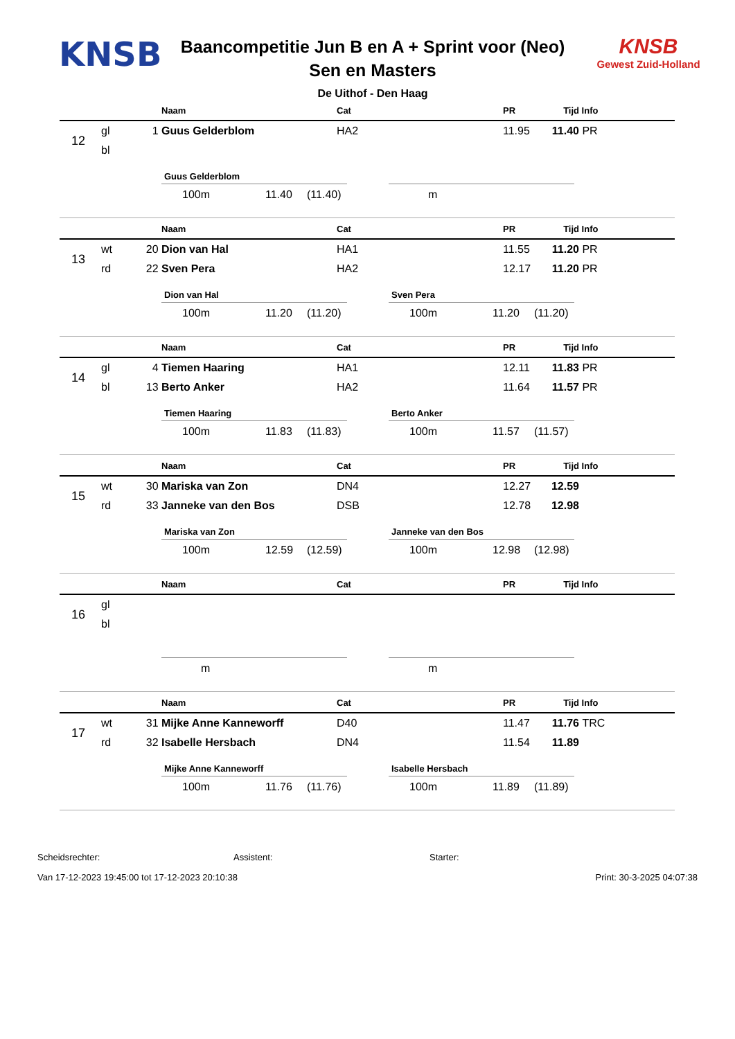KNSB
Baancompetitie Jun B en A + Sprint voor (Neo)
Sen en Masters
De Uithof - Den Haag
KNSB
Gewest Zuid-Holland
| | | | Naam | Cat | PR | Tijd | Info |
| --- | --- | --- | --- | --- | --- | --- | --- |
| 12 | gl | 1 | Guus Gelderblom | HA2 | 11.95 | 11.40 | PR |
| | bl | | | | | | |
Guus Gelderblom
100m 11.40 (11.40)
m
| | | | Naam | Cat | PR | Tijd | Info |
| --- | --- | --- | --- | --- | --- | --- | --- |
| 13 | wt | 20 | Dion van Hal | HA1 | 11.55 | 11.20 | PR |
| | rd | 22 | Sven Pera | HA2 | 12.17 | 11.20 | PR |
Dion van Hal
100m 11.20 (11.20)
Sven Pera
100m 11.20 (11.20)
| | | | Naam | Cat | PR | Tijd | Info |
| --- | --- | --- | --- | --- | --- | --- | --- |
| 14 | gl | 4 | Tiemen Haaring | HA1 | 12.11 | 11.83 | PR |
| | bl | 13 | Berto Anker | HA2 | 11.64 | 11.57 | PR |
Tiemen Haaring
100m 11.83 (11.83)
Berto Anker
100m 11.57 (11.57)
| | | | Naam | Cat | PR | Tijd | Info |
| --- | --- | --- | --- | --- | --- | --- | --- |
| 15 | wt | 30 | Mariska van Zon | DN4 | 12.27 | 12.59 | |
| | rd | 33 | Janneke van den Bos | DSB | 12.78 | 12.98 | |
Mariska van Zon
100m 12.59 (12.59)
Janneke van den Bos
100m 12.98 (12.98)
| | | | Naam | Cat | PR | Tijd | Info |
| --- | --- | --- | --- | --- | --- | --- | --- |
| 16 | gl | | | | | | |
| | bl | | | | | | |
m m
| | | | Naam | Cat | PR | Tijd | Info |
| --- | --- | --- | --- | --- | --- | --- | --- |
| 17 | wt | 31 | Mijke Anne Kanneworff | D40 | 11.47 | 11.76 | TRC |
| | rd | 32 | Isabelle Hersbach | DN4 | 11.54 | 11.89 | |
Mijke Anne Kanneworff
100m 11.76 (11.76)
Isabelle Hersbach
100m 11.89 (11.89)
Scheidsrechter: Assistent: Starter:
Van 17-12-2023 19:45:00 tot 17-12-2023 20:10:38 Print: 30-3-2025 04:07:38